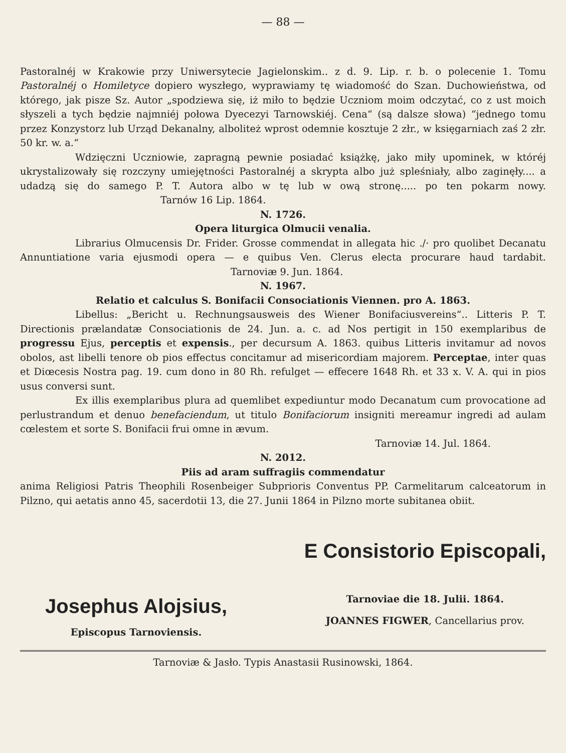— 88 —
Pastoralnéj w Krakowie przy Uniwersytecie Jagielonskim.. z d. 9. Lip. r. b. o polecenie 1. Tomu Pastoralnéj o Homiletyce dopiero wyszłego, wyprawiamy tę wiadomość do Szan. Duchowieństwa, od którego, jak pisze Sz. Autor „spodziewa się, iż miło to będzie Uczniom moim odczytać, co z ust moich słyszeli a tych będzie najmniéj połowa Dyecezyi Tarnowskiéj. Cena“ (są dalsze słowa) “jednego tomu przez Konzystorz lub Urząd Dekanalny, alboliteż wprost odemnie kosztuje 2 złr., w księgarniach zaś 2 złr. 50 kr. w. a.“
Wdzięczni Uczniowie, zapragną pewnie posiadać książkę, jako miły upominek, w któréj ukrystalizowały się rozczyny umiejętności Pastoralnéj a skrypta albo już spleśniały, albo zaginęły.... a udadzą się do samego P. T. Autora albo w tę lub w ową stronę..... po ten pokarm nowy. Tarnów 16 Lip. 1864.
N. 1726.
Opera liturgica Olmucii venalia.
Librarius Olmucensis Dr. Frider. Grosse commendat in allegata hic ./· pro quolibet Decanatu Annuntiatione varia ejusmodi opera — e quibus Ven. Clerus electa procurare haud tardabit. Tarnoviæ 9. Jun. 1864.
N. 1967.
Relatio et calculus S. Bonifacii Consociationis Viennen. pro A. 1863.
Libellus: „Bericht u. Rechnungsausweis des Wiener Bonifaciusvereins“.. Litteris P. T. Directionis prælandatæ Consociationis de 24. Jun. a. c. ad Nos pertigit in 150 exemplaribus de progressu Ejus, perceptis et expensis., per decursum A. 1863. quibus Litteris invitamur ad novos obolos, ast libelli tenore ob pios effectus concitamur ad misericordiam majorem. Perceptae, inter quas et Diœcesis Nostra pag. 19. cum dono in 80 Rh. refulget — effecere 1648 Rh. et 33 x. V. A. qui in pios usus conversi sunt.
Ex illis exemplaribus plura ad quemlibet expediuntur modo Decanatum cum provocatione ad perlustrandum et denuo benefaciendum, ut titulo Bonifaciorum insigniti mereamur ingredi ad aulam cœlestem et sorte S. Bonifacii frui omne in ævum.
Tarnoviæ 14. Jul. 1864.
N. 2012.
Piis ad aram suffragiis commendatur
anima Religiosi Patris Theophili Rosenbeiger Subprioris Conventus PP. Carmelitarum calceatorum in Pilzno, qui aetatis anno 45, sacerdotii 13, die 27. Junii 1864 in Pilzno morte subitanea obiit.
Josephus Alojsius,
Episcopus Tarnoviensis.
E Consistorio Episcopali,
Tarnoviae die 18. Julii. 1864.
JOANNES FIGWER, Cancellarius prov.
Tarnoviæ & Jasło. Typis Anastasii Rusinowski, 1864.